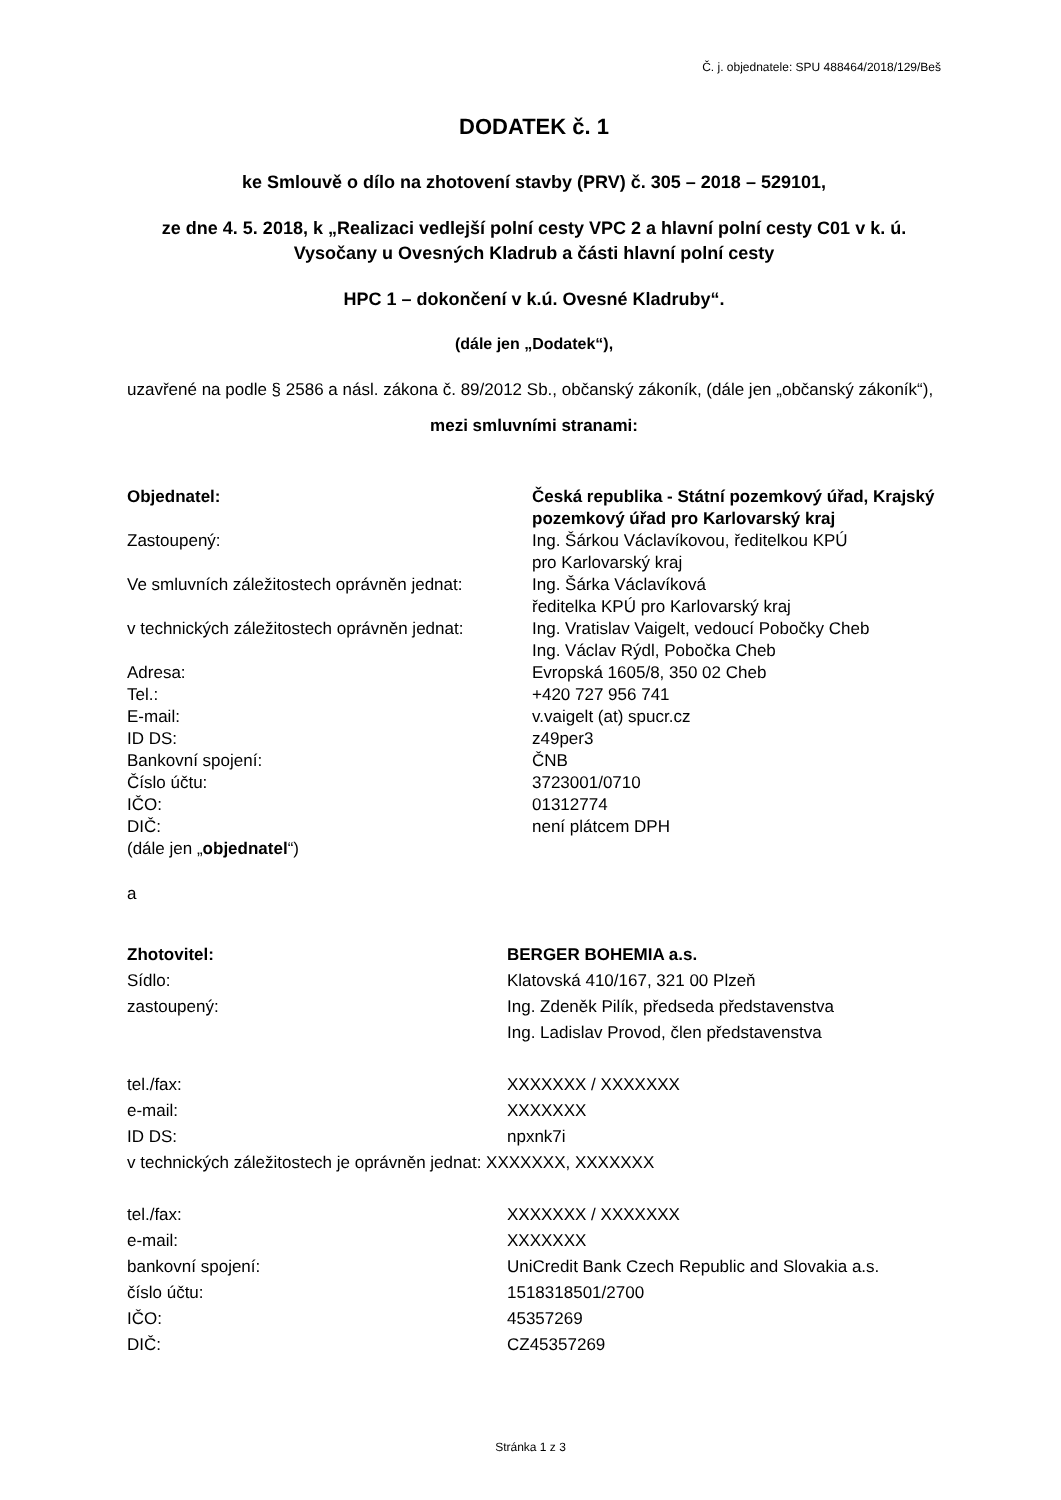Č. j. objednatele: SPU 488464/2018/129/Beš
DODATEK č. 1
ke Smlouvě o dílo na zhotovení stavby (PRV) č. 305 – 2018 – 529101,
ze dne 4. 5. 2018, k „Realizaci vedlejší polní cesty VPC 2 a hlavní polní cesty C01 v k. ú. Vysočany u Ovesných Kladrub a části hlavní polní cesty
HPC 1 – dokončení v k.ú. Ovesné Kladruby“.
(dále jen „Dodatek“),
uzavřené na podle § 2586 a násl. zákona č. 89/2012 Sb., občanský zákoník, (dále jen „občanský zákoník“),
mezi smluvními stranami:
| Objednatel: | Česká republika - Státní pozemkový úřad, Krajský pozemkový úřad pro Karlovarský kraj |
| Zastoupený: | Ing. Šárkou Václavíkovou, ředitelkou KPÚ pro Karlovarský kraj |
| Ve smluvních záležitostech oprávněn jednat: | Ing. Šárka Václavíková ředitelka KPÚ pro Karlovarský kraj |
| v technických záležitostech oprávněn jednat: | Ing. Vratislav Vaigelt, vedoucí Pobočky Cheb Ing. Václav Rýdl, Pobočka Cheb |
| Adresa: | Evropská 1605/8, 350 02 Cheb |
| Tel.: | +420 727 956 741 |
| E-mail: | v.vaigelt (at) spucr.cz |
| ID DS: | z49per3 |
| Bankovní spojení: | ČNB |
| Číslo účtu: | 3723001/0710 |
| IČO: | 01312774 |
| DIČ: | není plátcem DPH |
| (dále jen „ objednatel “) | |
a
| Zhotovitel: | BERGER BOHEMIA a.s. |
| Sídlo: | Klatovská 410/167, 321 00 Plzeň |
| zastoupený: | Ing. Zdeněk Pilík, předseda představenstva Ing. Ladislav Provod, člen představenstva |
| tel./fax: | XXXXXXX / XXXXXXX |
| e-mail: | XXXXXXX |
| ID DS: | npxnk7i |
| v technických záležitostech je oprávněn jednat: XXXXXXX, XXXXXXX | |
| tel./fax: | XXXXXXX / XXXXXXX |
| e-mail: | XXXXXXX |
| bankovní spojení: | UniCredit Bank Czech Republic and Slovakia a.s. |
| číslo účtu: | 1518318501/2700 |
| IČO: | 45357269 |
| DIČ: | CZ45357269 |
Stránka 1 z 3